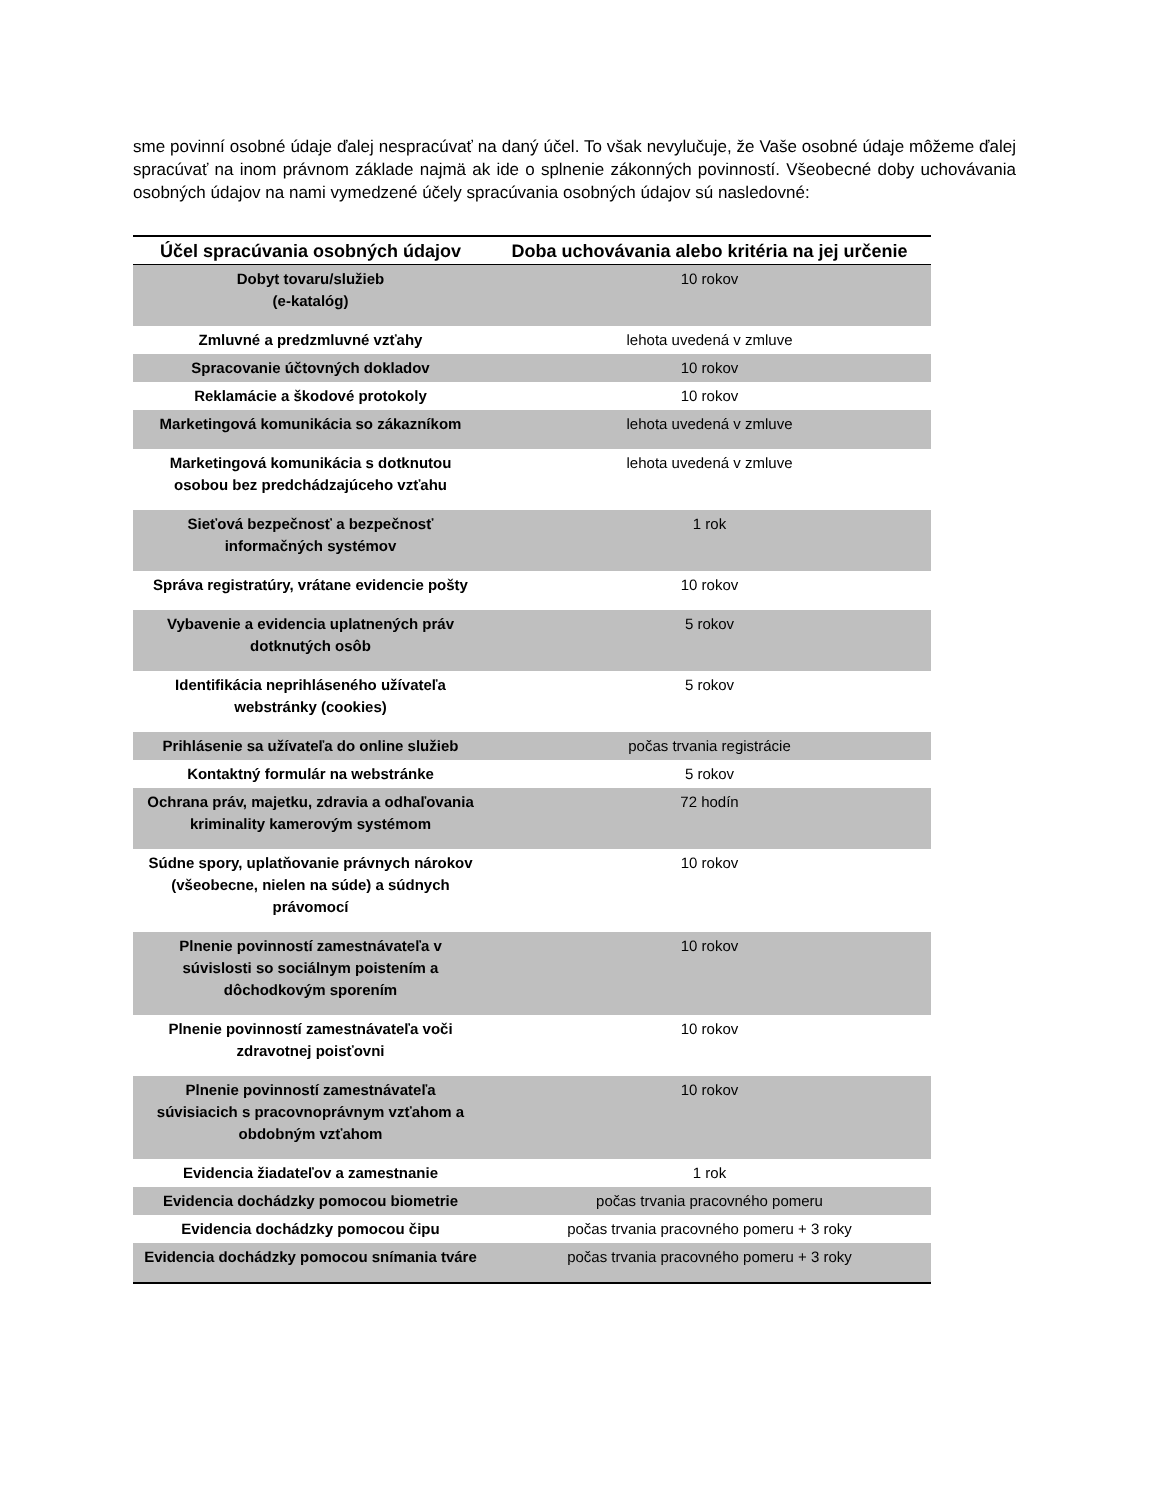sme povinní osobné údaje ďalej nespracúvať na daný účel. To však nevylučuje, že Vaše osobné údaje môžeme ďalej spracúvať na inom právnom základe najmä ak ide o splnenie zákonných povinností. Všeobecné doby uchovávania osobných údajov na nami vymedzené účely spracúvania osobných údajov sú nasledovné:
| Účel spracúvania osobných údajov | Doba uchovávania alebo kritéria na jej určenie |
| --- | --- |
| Dobyt tovaru/služieb (e-katalóg) | 10 rokov |
| Zmluvné a predzmluvné vzťahy | lehota uvedená v zmluve |
| Spracovanie účtovných dokladov | 10 rokov |
| Reklamácie a škodové protokoly | 10 rokov |
| Marketingová komunikácia so zákazníkom | lehota uvedená v zmluve |
| Marketingová komunikácia s dotknutou osobou bez predchádzajúceho vzťahu | lehota uvedená v zmluve |
| Sieťová bezpečnosť a bezpečnosť informačných systémov | 1 rok |
| Správa registratúry, vrátane evidencie pošty | 10 rokov |
| Vybavenie a evidencia uplatnených práv dotknutých osôb | 5 rokov |
| Identifikácia neprihláseného užívateľa webstránky (cookies) | 5 rokov |
| Prihlásenie sa užívateľa do online služieb | počas trvania registrácie |
| Kontaktný formulár na webstránke | 5 rokov |
| Ochrana práv, majetku, zdravia a odhaľovania kriminality kamerovým systémom | 72 hodín |
| Súdne spory, uplatňovanie právnych nárokov (všeobecne, nielen na súde) a súdnych právomocí | 10 rokov |
| Plnenie povinností zamestnávateľa v súvislosti so sociálnym poistením a dôchodkovým sporením | 10 rokov |
| Plnenie povinností zamestnávateľa voči zdravotnej poisťovni | 10 rokov |
| Plnenie povinností zamestnávateľa súvisiacich s pracovnoprávnym vzťahom a obdobným vzťahom | 10 rokov |
| Evidencia žiadateľov a zamestnanie | 1 rok |
| Evidencia dochádzky pomocou biometrie | počas trvania pracovného pomeru |
| Evidencia dochádzky pomocou čipu | počas trvania pracovného pomeru + 3 roky |
| Evidencia dochádzky pomocou snímania tváre | počas trvania pracovného pomeru + 3 roky |